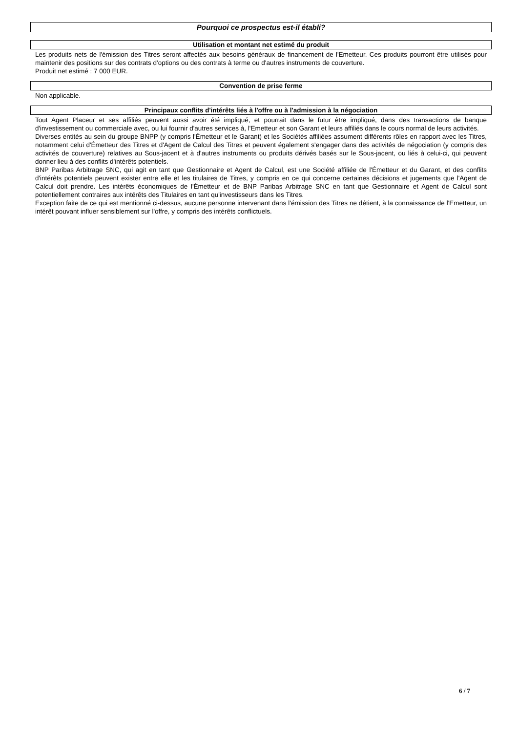Pourquoi ce prospectus est-il établi?
Utilisation et montant net estimé du produit
Les produits nets de l'émission des Titres seront affectés aux besoins généraux de financement de l'Emetteur. Ces produits pourront être utilisés pour maintenir des positions sur des contrats d'options ou des contrats à terme ou d'autres instruments de couverture.
Produit net estimé : 7 000 EUR.
Convention de prise ferme
Non applicable.
Principaux conflits d'intérêts liés à l'offre ou à l'admission à la négociation
Tout Agent Placeur et ses affiliés peuvent aussi avoir été impliqué, et pourrait dans le futur être impliqué, dans des transactions de banque d'investissement ou commerciale avec, ou lui fournir d'autres services à, l'Emetteur et son Garant et leurs affiliés dans le cours normal de leurs activités.
Diverses entités au sein du groupe BNPP (y compris l'Émetteur et le Garant) et les Sociétés affiliées assument différents rôles en rapport avec les Titres, notamment celui d'Émetteur des Titres et d'Agent de Calcul des Titres et peuvent également s'engager dans des activités de négociation (y compris des activités de couverture) relatives au Sous-jacent et à d'autres instruments ou produits dérivés basés sur le Sous-jacent, ou liés à celui-ci, qui peuvent donner lieu à des conflits d'intérêts potentiels.
BNP Paribas Arbitrage SNC, qui agit en tant que Gestionnaire et Agent de Calcul, est une Société affiliée de l'Émetteur et du Garant, et des conflits d'intérêts potentiels peuvent exister entre elle et les titulaires de Titres, y compris en ce qui concerne certaines décisions et jugements que l'Agent de Calcul doit prendre. Les intérêts économiques de l'Émetteur et de BNP Paribas Arbitrage SNC en tant que Gestionnaire et Agent de Calcul sont potentiellement contraires aux intérêts des Titulaires en tant qu'investisseurs dans les Titres.
Exception faite de ce qui est mentionné ci-dessus, aucune personne intervenant dans l'émission des Titres ne détient, à la connaissance de l'Emetteur, un intérêt pouvant influer sensiblement sur l'offre, y compris des intérêts conflictuels.
6 / 7